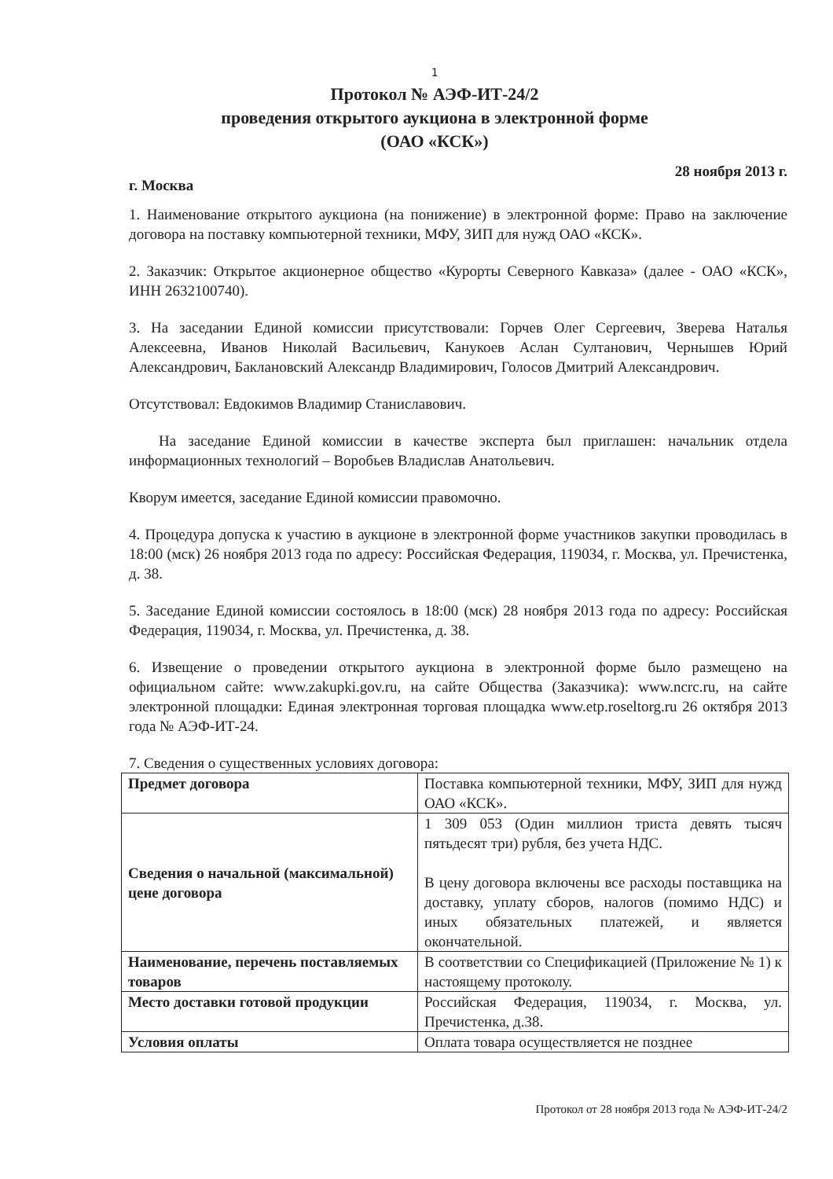1
Протокол № АЭФ-ИТ-24/2
проведения открытого аукциона в электронной форме
(ОАО «КСК»)
г. Москва 28 ноября 2013 г.
1. Наименование открытого аукциона (на понижение) в электронной форме: Право на заключение договора на поставку компьютерной техники, МФУ, ЗИП для нужд ОАО «КСК».
2. Заказчик: Открытое акционерное общество «Курорты Северного Кавказа» (далее - ОАО «КСК», ИНН 2632100740).
3. На заседании Единой комиссии присутствовали: Горчев Олег Сергеевич, Зверева Наталья Алексеевна, Иванов Николай Васильевич, Канукоев Аслан Султанович, Чернышев Юрий Александрович, Баклановский Александр Владимирович, Голосов Дмитрий Александрович.
Отсутствовал: Евдокимов Владимир Станиславович.
На заседание Единой комиссии в качестве эксперта был приглашен: начальник отдела информационных технологий – Воробьев Владислав Анатольевич.
Кворум имеется, заседание Единой комиссии правомочно.
4. Процедура допуска к участию в аукционе в электронной форме участников закупки проводилась в 18:00 (мск) 26 ноября 2013 года по адресу: Российская Федерация, 119034, г. Москва, ул. Пречистенка, д. 38.
5. Заседание Единой комиссии состоялось в 18:00 (мск) 28 ноября 2013 года по адресу: Российская Федерация, 119034, г. Москва, ул. Пречистенка, д. 38.
6. Извещение о проведении открытого аукциона в электронной форме было размещено на официальном сайте: www.zakupki.gov.ru, на сайте Общества (Заказчика): www.ncrc.ru, на сайте электронной площадки: Единая электронная торговая площадка www.etp.roseltorg.ru 26 октября 2013 года № АЭФ-ИТ-24.
7. Сведения о существенных условиях договора:
| Предмет договора | Поставка компьютерной техники, МФУ, ЗИП для нужд ОАО «КСК». |
| Сведения о начальной (максимальной) цене договора | 1 309 053 (Один миллион триста девять тысяч пятьдесят три) рубля, без учета НДС. В цену договора включены все расходы поставщика на доставку, уплату сборов, налогов (помимо НДС) и иных обязательных платежей, и является окончательной. |
| Наименование, перечень поставляемых товаров | В соответствии со Спецификацией (Приложение № 1) к настоящему протоколу. |
| Место доставки готовой продукции | Российская Федерация, 119034, г. Москва, ул. Пречистенка, д.38. |
| Условия оплаты | Оплата товара осуществляется не позднее |
Протокол от 28 ноября 2013 года № АЭФ-ИТ-24/2